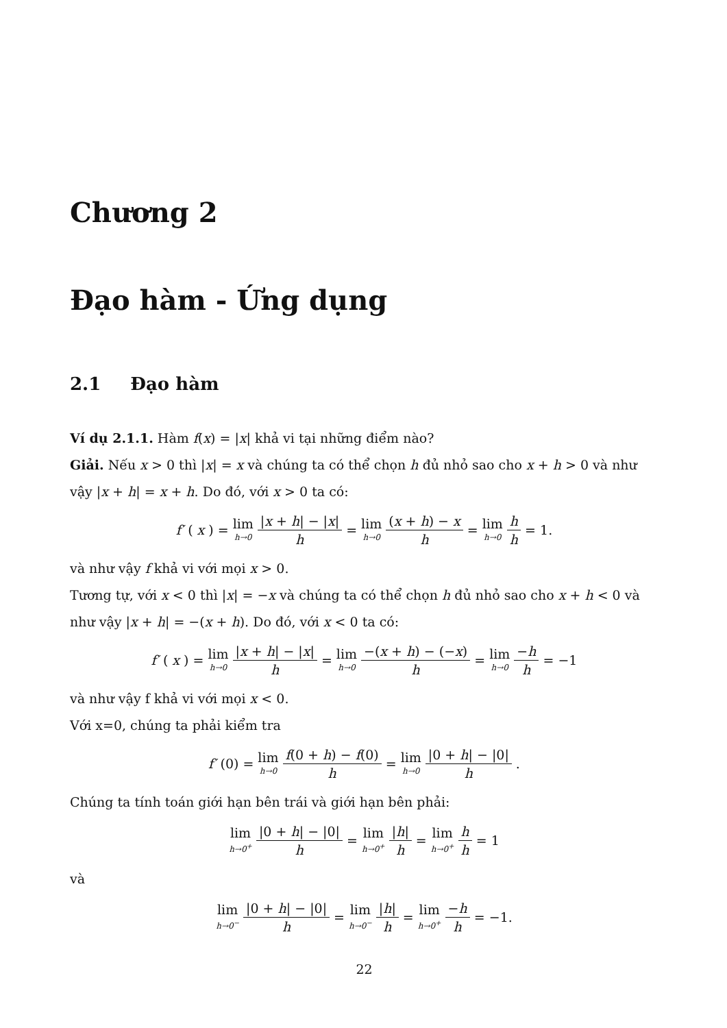Chương 2
Đạo hàm - Ứng dụng
2.1 Đạo hàm
Ví dụ 2.1.1. Hàm f(x) = |x| khả vi tại những điểm nào?
Giải. Nếu x > 0 thì |x| = x và chúng ta có thể chọn h đủ nhỏ sao cho x + h > 0 và như vậy |x + h| = x + h. Do đó, với x > 0 ta có:
f′ (x) = lim h→0 |x + h| − |x| h = lim h→0 (x + h) − x h = lim h→0 h h = 1.
và như vậy f khả vi với mọi x > 0.
Tương tự, với x < 0 thì |x| = −x và chúng ta có thể chọn h đủ nhỏ sao cho x + h < 0 và như vậy |x + h| = −(x + h). Do đó, với x < 0 ta có:
f′ (x) = lim h→0 |x + h| − |x| h = lim h→0 −(x + h) − (−x) h = lim h→0 −h h = −1
và như vậy f khả vi với mọi x < 0.
Với x=0, chúng ta phải kiểm tra
f′ (0) = lim h→0 f(0 + h) − f(0) h = lim h→0 |0 + h| − |0| h.
Chúng ta tính toán giới hạn bên trái và giới hạn bên phải:
lim h→0<sup>+</sup> |0 + h| − |0| h = lim h→0<sup>+</sup> |h| h = lim h→0<sup>+</sup> h h = 1
và
lim h→0<sup>−</sup> |0 + h| − |0| h = lim h→0<sup>−</sup> |h| h = lim h→0<sup>+</sup> −h h = −1.
22